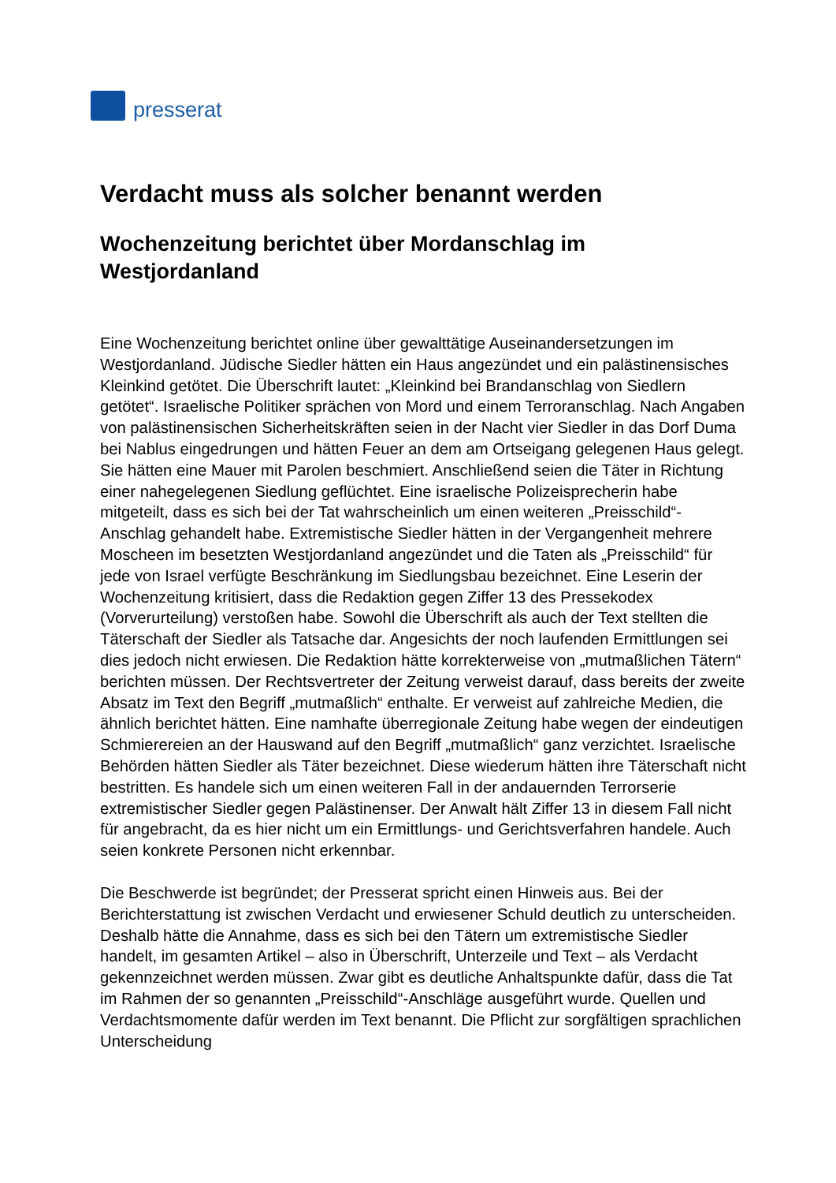presserat
Verdacht muss als solcher benannt werden
Wochenzeitung berichtet über Mordanschlag im Westjordanland
Eine Wochenzeitung berichtet online über gewalttätige Auseinandersetzungen im Westjordanland. Jüdische Siedler hätten ein Haus angezündet und ein palästinensisches Kleinkind getötet. Die Überschrift lautet: „Kleinkind bei Brandanschlag von Siedlern getötet“. Israelische Politiker sprächen von Mord und einem Terroranschlag. Nach Angaben von palästinensischen Sicherheitskräften seien in der Nacht vier Siedler in das Dorf Duma bei Nablus eingedrungen und hätten Feuer an dem am Ortseigang gelegenen Haus gelegt. Sie hätten eine Mauer mit Parolen beschmiert. Anschließend seien die Täter in Richtung einer nahegelegenen Siedlung geflüchtet. Eine israelische Polizeisprecherin habe mitgeteilt, dass es sich bei der Tat wahrscheinlich um einen weiteren „Preisschild“- Anschlag gehandelt habe. Extremistische Siedler hätten in der Vergangenheit mehrere Moscheen im besetzten Westjordanland angezündet und die Taten als „Preisschild“ für jede von Israel verfügte Beschränkung im Siedlungsbau bezeichnet. Eine Leserin der Wochenzeitung kritisiert, dass die Redaktion gegen Ziffer 13 des Pressekodex (Vorverurteilung) verstoßen habe. Sowohl die Überschrift als auch der Text stellten die Täterschaft der Siedler als Tatsache dar. Angesichts der noch laufenden Ermittlungen sei dies jedoch nicht erwiesen. Die Redaktion hätte korrekterweise von „mutmaßlichen Tätern“ berichten müssen. Der Rechtsvertreter der Zeitung verweist darauf, dass bereits der zweite Absatz im Text den Begriff „mutmaßlich“ enthalte. Er verweist auf zahlreiche Medien, die ähnlich berichtet hätten. Eine namhafte überregionale Zeitung habe wegen der eindeutigen Schmierereien an der Hauswand auf den Begriff „mutmaßlich“ ganz verzichtet. Israelische Behörden hätten Siedler als Täter bezeichnet. Diese wiederum hätten ihre Täterschaft nicht bestritten. Es handele sich um einen weiteren Fall in der andauernden Terrorserie extremistischer Siedler gegen Palästinenser. Der Anwalt hält Ziffer 13 in diesem Fall nicht für angebracht, da es hier nicht um ein Ermittlungs- und Gerichtsverfahren handele. Auch seien konkrete Personen nicht erkennbar.
Die Beschwerde ist begründet; der Presserat spricht einen Hinweis aus. Bei der Berichterstattung ist zwischen Verdacht und erwiesener Schuld deutlich zu unterscheiden. Deshalb hätte die Annahme, dass es sich bei den Tätern um extremistische Siedler handelt, im gesamten Artikel – also in Überschrift, Unterzeile und Text – als Verdacht gekennzeichnet werden müssen. Zwar gibt es deutliche Anhaltspunkte dafür, dass die Tat im Rahmen der so genannten „Preisschild“-Anschläge ausgeführt wurde. Quellen und Verdachtsmomente dafür werden im Text benannt. Die Pflicht zur sorgfältigen sprachlichen Unterscheidung